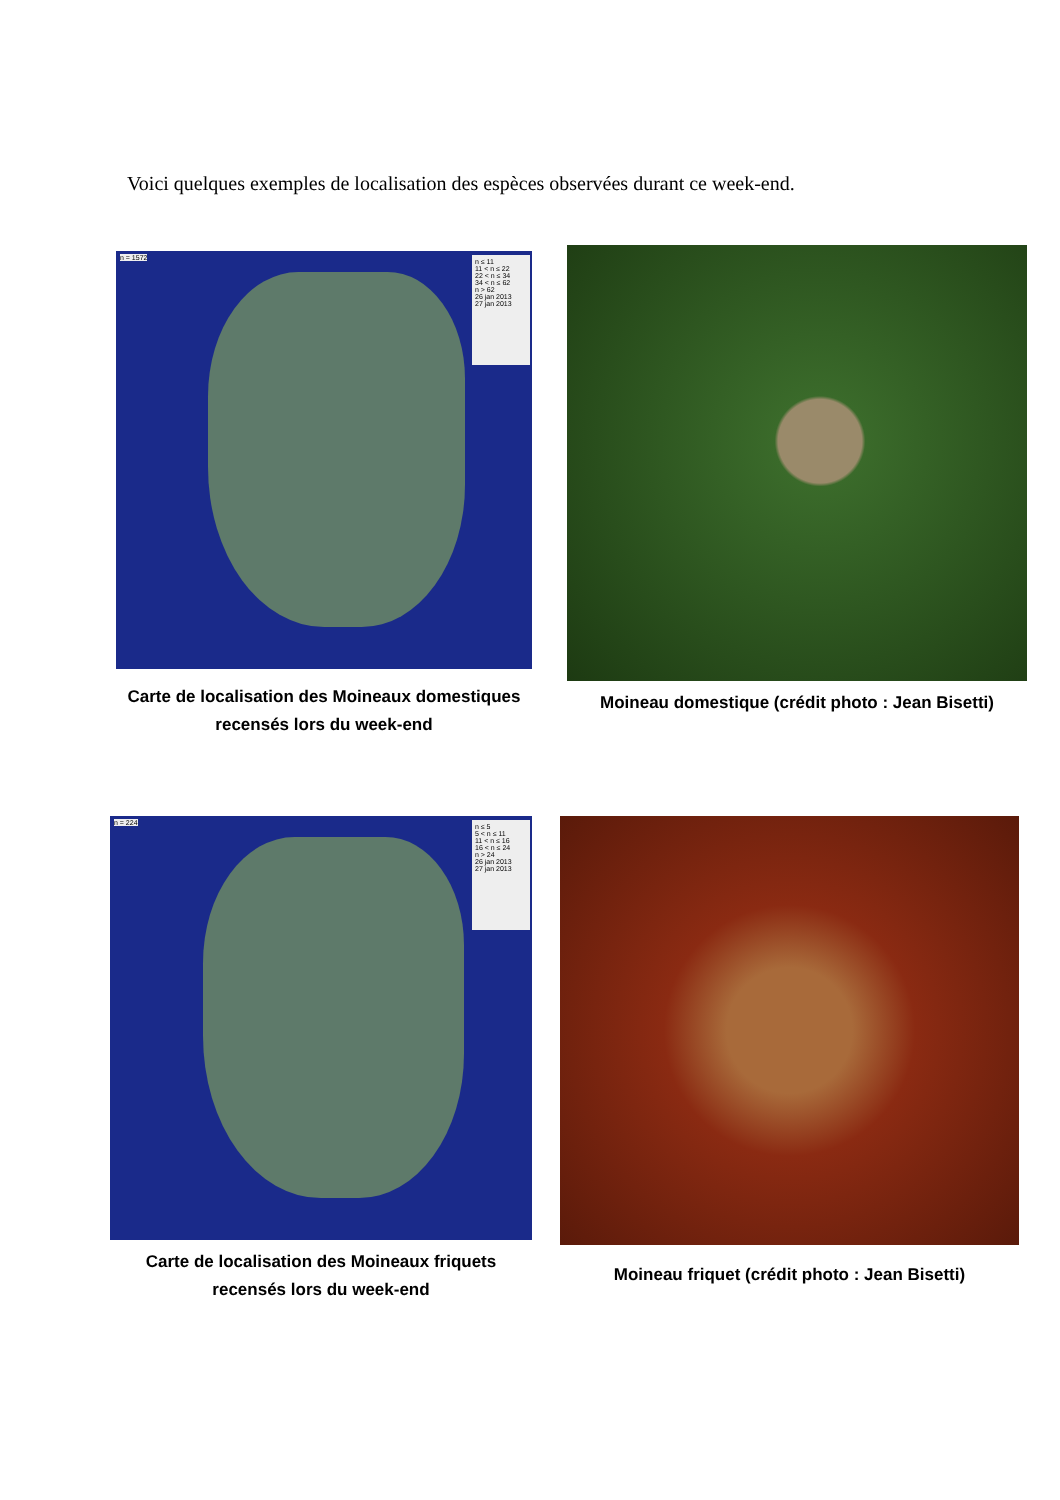Voici quelques exemples de localisation des espèces observées durant ce week-end.
n ≤ 11
11 < n ≤ 22
22 < n ≤ 34
34 < n ≤ 62
n > 62
26 jan 2013
27 jan 2013
n = 1572
Carte de localisation des Moineaux domestiques
recensés lors du week-end
Moineau domestique (crédit photo : Jean Bisetti)
n ≤ 5
5 < n ≤ 11
11 < n ≤ 16
16 < n ≤ 24
n > 24
26 jan 2013
27 jan 2013
n = 224
Carte de localisation des Moineaux friquets
recensés lors du week-end
Moineau friquet (crédit photo : Jean Bisetti)